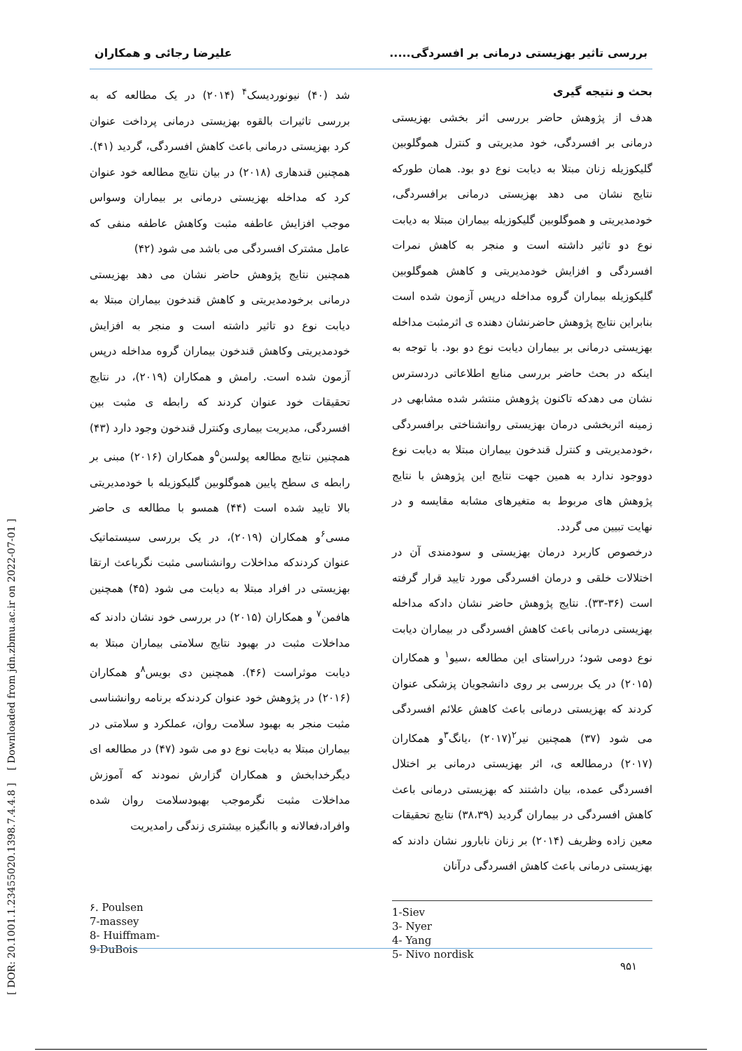بررسی تاثیر بهزیستی درمانی بر افسردگی..... علیرضا رجائی و همکاران
بحث و نتیجه گیری
هدف از پژوهش حاضر بررسی اثر بخشی بهزیستی درمانی بر افسردگی، خود مدیریتی و کنترل هموگلوبین گلیکوزیله زنان مبتلا به دیابت نوع دو بود. همان طورکه نتایج نشان می دهد بهزیستی درمانی برافسردگی، خودمدیریتی و هموگلوبین گلیکوزیله بیماران مبتلا به دیابت نوع دو تاثیر داشته است و منجر به کاهش نمرات افسردگی و افزایش خودمدیریتی و کاهش هموگلوبین گلیکوزیله بیماران گروه مداخله درپس آزمون شده است بنابراین نتایج پژوهش حاضرنشان دهنده ی اثرمثبت مداخله بهزیستی درمانی بر بیماران دیابت نوع دو بود. با توجه به اینکه در بحث حاضر بررسی منابع اطلاعاتی دردسترس نشان می دهدکه تاکنون پژوهش منتشر شده مشابهی در زمینه اثربخشی درمان بهزیستی روانشناختی برافسردگی ،خودمدیریتی و کنترل قندخون بیماران مبتلا به دیابت نوع دووجود ندارد به همین جهت نتایج این پژوهش با نتایج پژوهش های مربوط به متغیرهای مشابه مقایسه و در نهایت تبیین می گردد.
درخصوص کاربرد درمان بهزیستی و سودمندی آن در اختلالات خلقی و درمان افسردگی مورد تایید قرار گرفته است (۳۶-۳۳). نتایج پژوهش حاضر نشان دادکه مداخله بهزیستی درمانی باعث کاهش افسردگی در بیماران دیابت نوع دومی شود؛ درراستای این مطالعه ،سیو<sup>۱</sup> و همکاران (۲۰۱۵) در یک بررسی بر روی دانشجویان پزشکی عنوان کردند که بهزیستی درمانی باعث کاهش علائم افسردگی می شود (۳۷) همچنین نیر<sup>۲</sup>(۲۰۱۷) ،یانگ<sup>۳</sup>و همکاران (۲۰۱۷) درمطالعه ی، اثر بهزیستی درمانی بر اختلال افسردگی عمده، بیان داشتند که بهزیستی درمانی باعث کاهش افسردگی در بیماران گردید (۳۸،۳۹) نتایج تحقیقات معین زاده وظریف (۲۰۱۴) بر زنان نابارور نشان دادند که بهزیستی درمانی باعث کاهش افسردگی درآنان
شد (۴۰) نیونوردیسک<sup>۴</sup> (۲۰۱۴) در یک مطالعه که به بررسی تاثیرات بالقوه بهزیستی درمانی پرداخت عنوان کرد بهزیستی درمانی باعث کاهش افسردگی، گردید (۴۱). همچنین قندهاری (۲۰۱۸) در بیان نتایج مطالعه خود عنوان کرد که مداخله بهزیستی درمانی بر بیماران وسواس موجب افزایش عاطفه مثبت وکاهش عاطفه منفی که عامل مشترک افسردگی می باشد می شود (۴۲)
همچنین نتایج پژوهش حاضر نشان می دهد بهزیستی درمانی برخودمدیریتی و کاهش قندخون بیماران مبتلا به دیابت نوع دو تاثیر داشته است و منجر به افزایش خودمدیریتی وکاهش قندخون بیماران گروه مداخله درپس آزمون شده است. رامش و همکاران (۲۰۱۹)، در نتایج تحقیقات خود عنوان کردند که رابطه ی مثبت بین افسردگی، مدیریت بیماری وکنترل قندخون وجود دارد (۴۳) همچنین نتایج مطالعه پولسن<sup>۵</sup>و همکاران (۲۰۱۶) مبنی بر رابطه ی سطح پایین هموگلوبین گلیکوزیله با خودمدیریتی بالا تایید شده است (۴۴) همسو با مطالعه ی حاضر مسی<sup>۶</sup>و همکاران (۲۰۱۹)، در یک بررسی سیستماتیک عنوان کردندکه مداخلات روانشناسی مثبت نگرباعث ارتقا بهزیستی در افراد مبتلا به دیابت می شود (۴۵) همچنین هافمن<sup>۷</sup> و همکاران (۲۰۱۵) در بررسی خود نشان دادند که مداخلات مثبت در بهبود نتایج سلامتی بیماران مبتلا به دیابت موثراست (۴۶). همچنین دی بویس<sup>۸</sup>و همکاران (۲۰۱۶) در پژوهش خود عنوان کردندکه برنامه روانشناسی مثبت منجر به بهبود سلامت روان، عملکرد و سلامتی در بیماران مبتلا به دیابت نوع دو می شود (۴۷) در مطالعه ای دیگرخدابخش و همکاران گزارش نمودند که آموزش مداخلات مثبت نگرموجب بهبودسلامت روان شده وافراد،فعالانه و باانگیزه بیشتری زندگی رامدیریت
1-Siev
3- Nyer
4- Yang
5- Nivo nordisk
۶. Poulsen
7-massey
8- Huiffmam-
9-DuBois
۹۵۱
[ DOR: 20.1001.1.23455020.1398.7.4.4.8 ] [ Downloaded from jdn.zbmu.ac.ir on 2022-07-01 ]